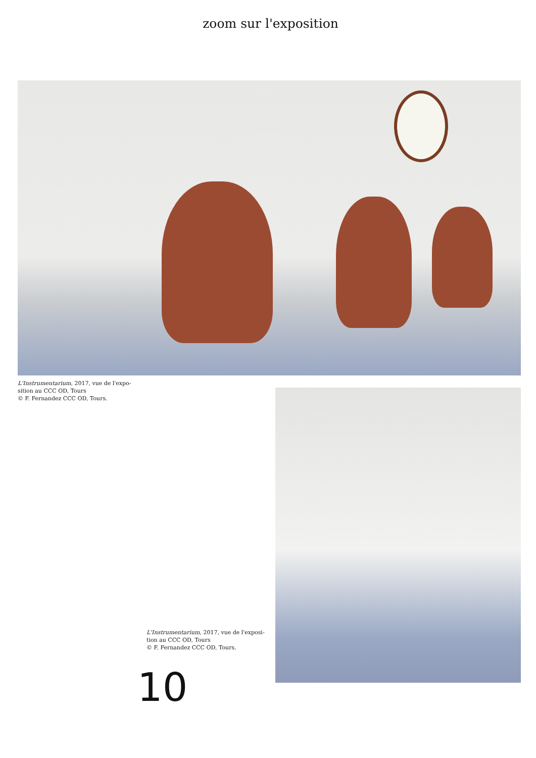zoom sur l'exposition
L'Instrumentarium, 2017, vue de l'expo-
sition au CCC OD, Tours
© F. Fernandez CCC OD, Tours.
L'Instrumentarium, 2017, vue de l'exposi-
tion au CCC OD, Tours
© F. Fernandez CCC OD, Tours.
10